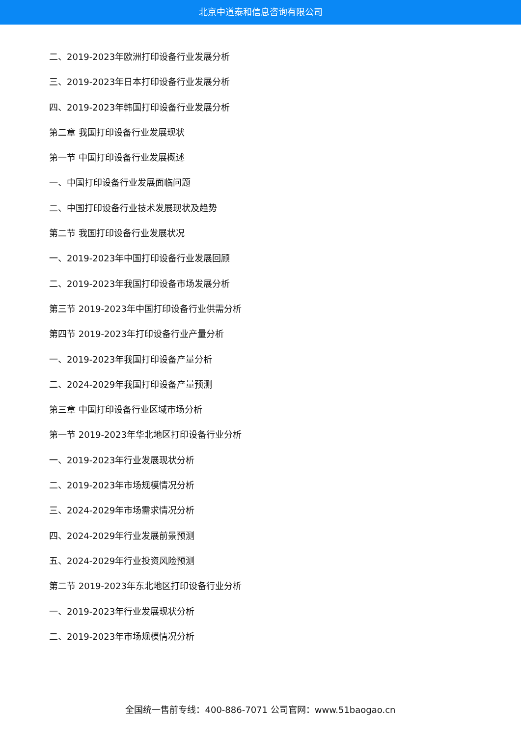北京中道泰和信息咨询有限公司
二、2019-2023年欧洲打印设备行业发展分析
三、2019-2023年日本打印设备行业发展分析
四、2019-2023年韩国打印设备行业发展分析
第二章 我国打印设备行业发展现状
第一节 中国打印设备行业发展概述
一、中国打印设备行业发展面临问题
二、中国打印设备行业技术发展现状及趋势
第二节 我国打印设备行业发展状况
一、2019-2023年中国打印设备行业发展回顾
二、2019-2023年我国打印设备市场发展分析
第三节 2019-2023年中国打印设备行业供需分析
第四节 2019-2023年打印设备行业产量分析
一、2019-2023年我国打印设备产量分析
二、2024-2029年我国打印设备产量预测
第三章 中国打印设备行业区域市场分析
第一节 2019-2023年华北地区打印设备行业分析
一、2019-2023年行业发展现状分析
二、2019-2023年市场规模情况分析
三、2024-2029年市场需求情况分析
四、2024-2029年行业发展前景预测
五、2024-2029年行业投资风险预测
第二节 2019-2023年东北地区打印设备行业分析
一、2019-2023年行业发展现状分析
二、2019-2023年市场规模情况分析
全国统一售前专线：400-886-7071 公司官网：www.51baogao.cn